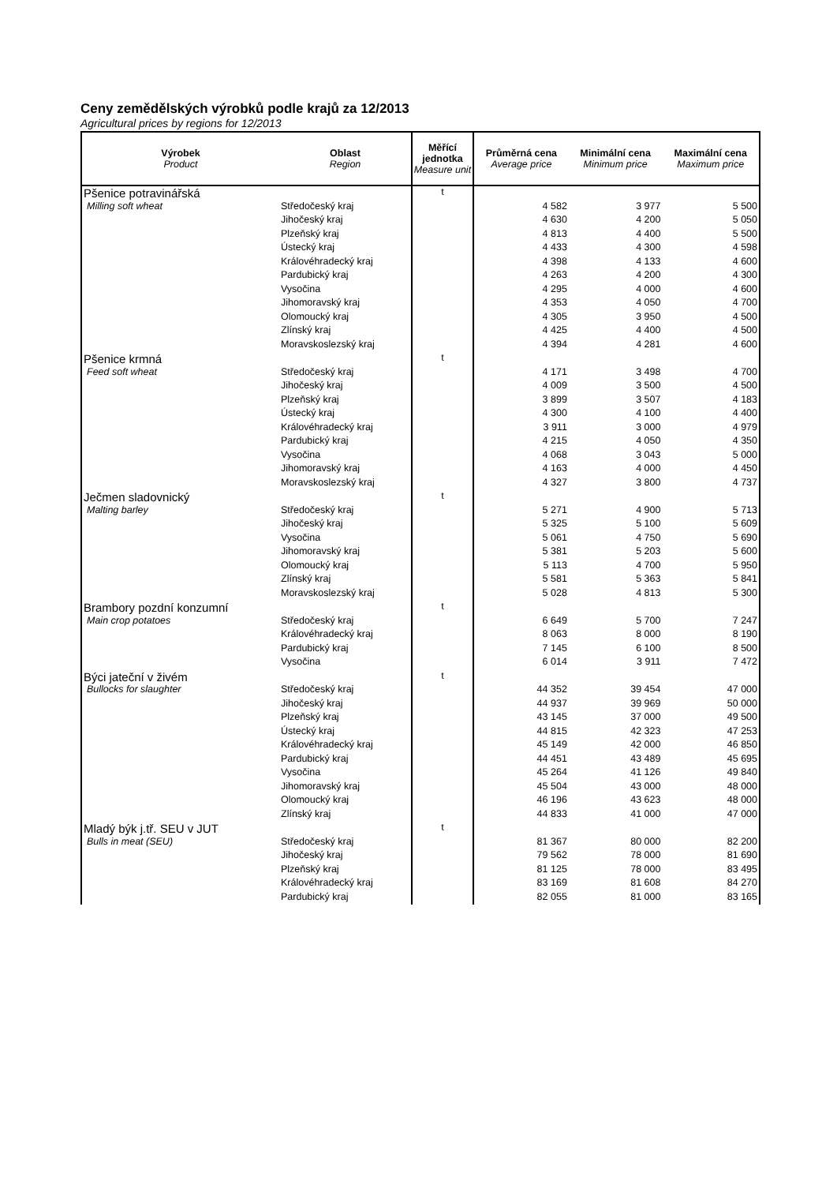Ceny zemědělských výrobků podle krajů za 12/2013
Agricultural prices by regions for 12/2013
| Výrobek Product | Oblast Region | Měřící jednotka Measure unit | Průměrná cena Average price | Minimální cena Minimum price | Maximální cena Maximum price |
| --- | --- | --- | --- | --- | --- |
| Pšenice potravinářská | | t | | | |
| Milling soft wheat | Středočeský kraj | | 4 582 | 3 977 | 5 500 |
| | Jihočeský kraj | | 4 630 | 4 200 | 5 050 |
| | Plzeňský kraj | | 4 813 | 4 400 | 5 500 |
| | Ústecký kraj | | 4 433 | 4 300 | 4 598 |
| | Královéhradecký kraj | | 4 398 | 4 133 | 4 600 |
| | Pardubický kraj | | 4 263 | 4 200 | 4 300 |
| | Vysočina | | 4 295 | 4 000 | 4 600 |
| | Jihomoravský kraj | | 4 353 | 4 050 | 4 700 |
| | Olomoucký kraj | | 4 305 | 3 950 | 4 500 |
| | Zlínský kraj | | 4 425 | 4 400 | 4 500 |
| | Moravskoslezský kraj | | 4 394 | 4 281 | 4 600 |
| Pšenice krmná | | t | | | |
| Feed soft wheat | Středočeský kraj | | 4 171 | 3 498 | 4 700 |
| | Jihočeský kraj | | 4 009 | 3 500 | 4 500 |
| | Plzeňský kraj | | 3 899 | 3 507 | 4 183 |
| | Ústecký kraj | | 4 300 | 4 100 | 4 400 |
| | Královéhradecký kraj | | 3 911 | 3 000 | 4 979 |
| | Pardubický kraj | | 4 215 | 4 050 | 4 350 |
| | Vysočina | | 4 068 | 3 043 | 5 000 |
| | Jihomoravský kraj | | 4 163 | 4 000 | 4 450 |
| | Moravskoslezský kraj | | 4 327 | 3 800 | 4 737 |
| Ječmen sladovnický | | t | | | |
| Malting barley | Středočeský kraj | | 5 271 | 4 900 | 5 713 |
| | Jihočeský kraj | | 5 325 | 5 100 | 5 609 |
| | Vysočina | | 5 061 | 4 750 | 5 690 |
| | Jihomoravský kraj | | 5 381 | 5 203 | 5 600 |
| | Olomoucký kraj | | 5 113 | 4 700 | 5 950 |
| | Zlínský kraj | | 5 581 | 5 363 | 5 841 |
| | Moravskoslezský kraj | | 5 028 | 4 813 | 5 300 |
| Brambory pozdní konzumní | | t | | | |
| Main crop potatoes | Středočeský kraj | | 6 649 | 5 700 | 7 247 |
| | Královéhradecký kraj | | 8 063 | 8 000 | 8 190 |
| | Pardubický kraj | | 7 145 | 6 100 | 8 500 |
| | Vysočina | | 6 014 | 3 911 | 7 472 |
| Býci jateční v živém | | t | | | |
| Bullocks for slaughter | Středočeský kraj | | 44 352 | 39 454 | 47 000 |
| | Jihočeský kraj | | 44 937 | 39 969 | 50 000 |
| | Plzeňský kraj | | 43 145 | 37 000 | 49 500 |
| | Ústecký kraj | | 44 815 | 42 323 | 47 253 |
| | Královéhradecký kraj | | 45 149 | 42 000 | 46 850 |
| | Pardubický kraj | | 44 451 | 43 489 | 45 695 |
| | Vysočina | | 45 264 | 41 126 | 49 840 |
| | Jihomoravský kraj | | 45 504 | 43 000 | 48 000 |
| | Olomoucký kraj | | 46 196 | 43 623 | 48 000 |
| | Zlínský kraj | | 44 833 | 41 000 | 47 000 |
| Mladý býk j.tř. SEU v JUT | | t | | | |
| Bulls in meat (SEU) | Středočeský kraj | | 81 367 | 80 000 | 82 200 |
| | Jihočeský kraj | | 79 562 | 78 000 | 81 690 |
| | Plzeňský kraj | | 81 125 | 78 000 | 83 495 |
| | Královéhradecký kraj | | 83 169 | 81 608 | 84 270 |
| | Pardubický kraj | | 82 055 | 81 000 | 83 165 |